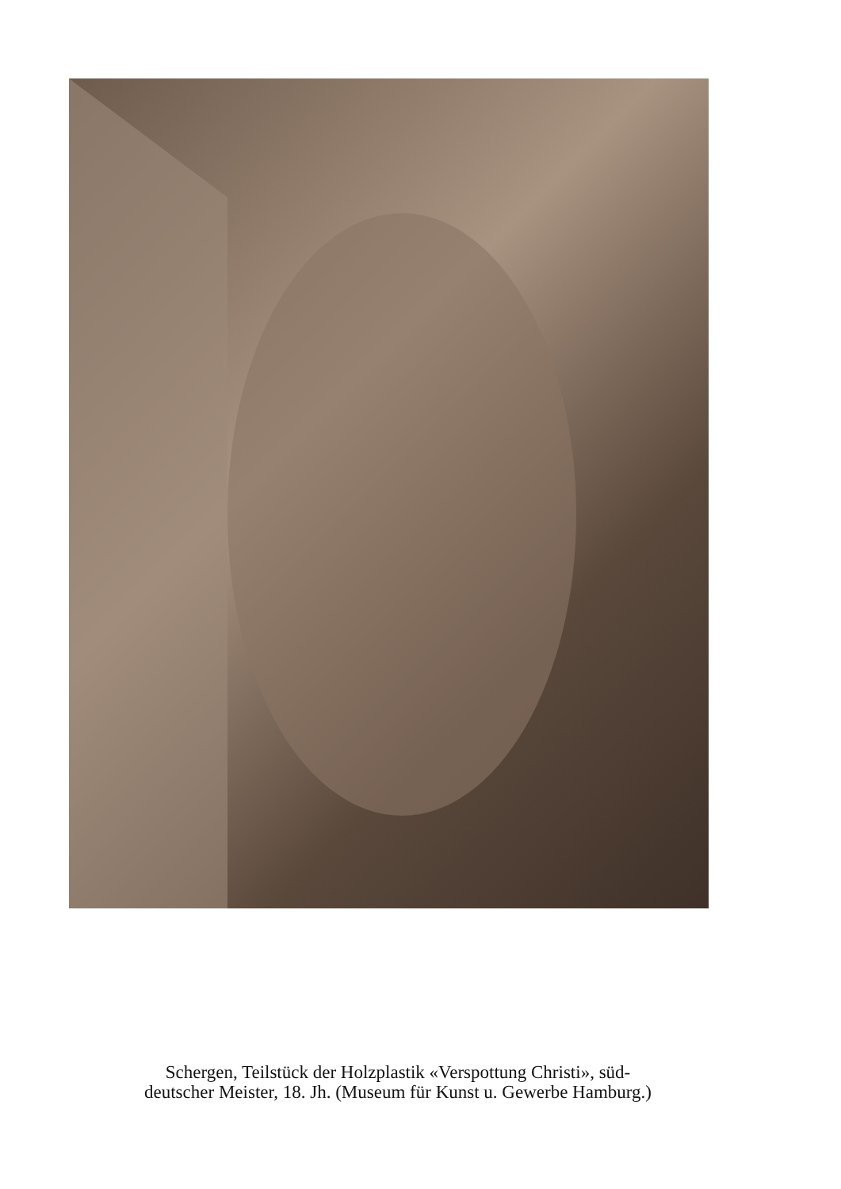Schergen, Teilstück der Holzplastik «Verspottung Christi», süd-
deutscher Meister, 18. Jh. (Museum für Kunst u. Gewerbe Hamburg.)